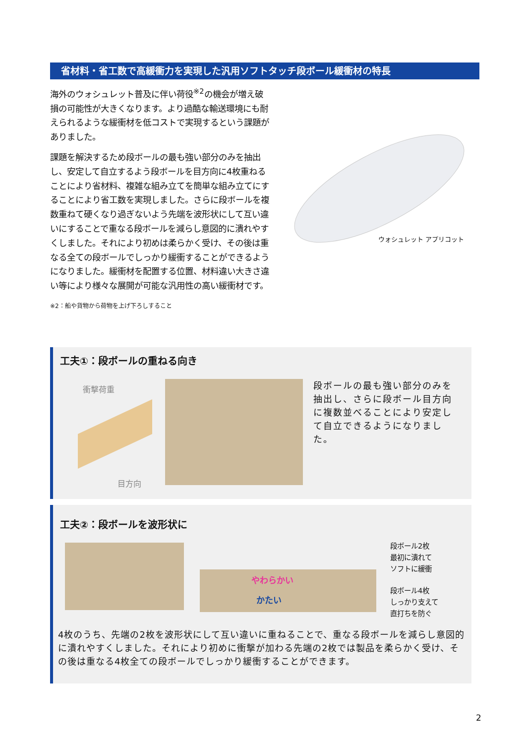省材料・省工数で高緩衝力を実現した汎用ソフトタッチ段ボール緩衝材の特長
海外のウォシュレット普及に伴い荷役<sup>※2</sup>の機会が増え破損の可能性が大きくなります。より過酷な輸送環境にも耐えられるような緩衝材を低コストで実現するという課題がありました。
課題を解決するため段ボールの最も強い部分のみを抽出し、安定して自立するよう段ボールを目方向に4枚重ねることにより省材料、複雑な組み立てを簡単な組み立てにすることにより省工数を実現しました。さらに段ボールを複数重ねて硬くなり過ぎないよう先端を波形状にして互い違いにすることで重なる段ボールを減らし意図的に潰れやすくしました。それにより初めは柔らかく受け、その後は重なる全ての段ボールでしっかり緩衝することができるようになりました。緩衝材を配置する位置、材料違い大きさ違い等により様々な展開が可能な汎用性の高い緩衝材です。
※2：船や貨物から荷物を上げ下ろしすること
ウォシュレット アプリコット
工夫①：段ボールの重ねる向き
衝撃荷重
目方向
段ボールの最も強い部分のみを抽出し、さらに段ボール目方向に複数並べることにより安定して自立できるようになりました。
工夫②：段ボールを波形状に
やわらかい
かたい
段ボール2枚
最初に潰れて
ソフトに緩衝
段ボール4枚
しっかり支えて
直打ちを防ぐ
4枚のうち、先端の2枚を波形状にして互い違いに重ねることで、重なる段ボールを減らし意図的に潰れやすくしました。それにより初めに衝撃が加わる先端の2枚では製品を柔らかく受け、その後は重なる4枚全ての段ボールでしっかり緩衝することができます。
2